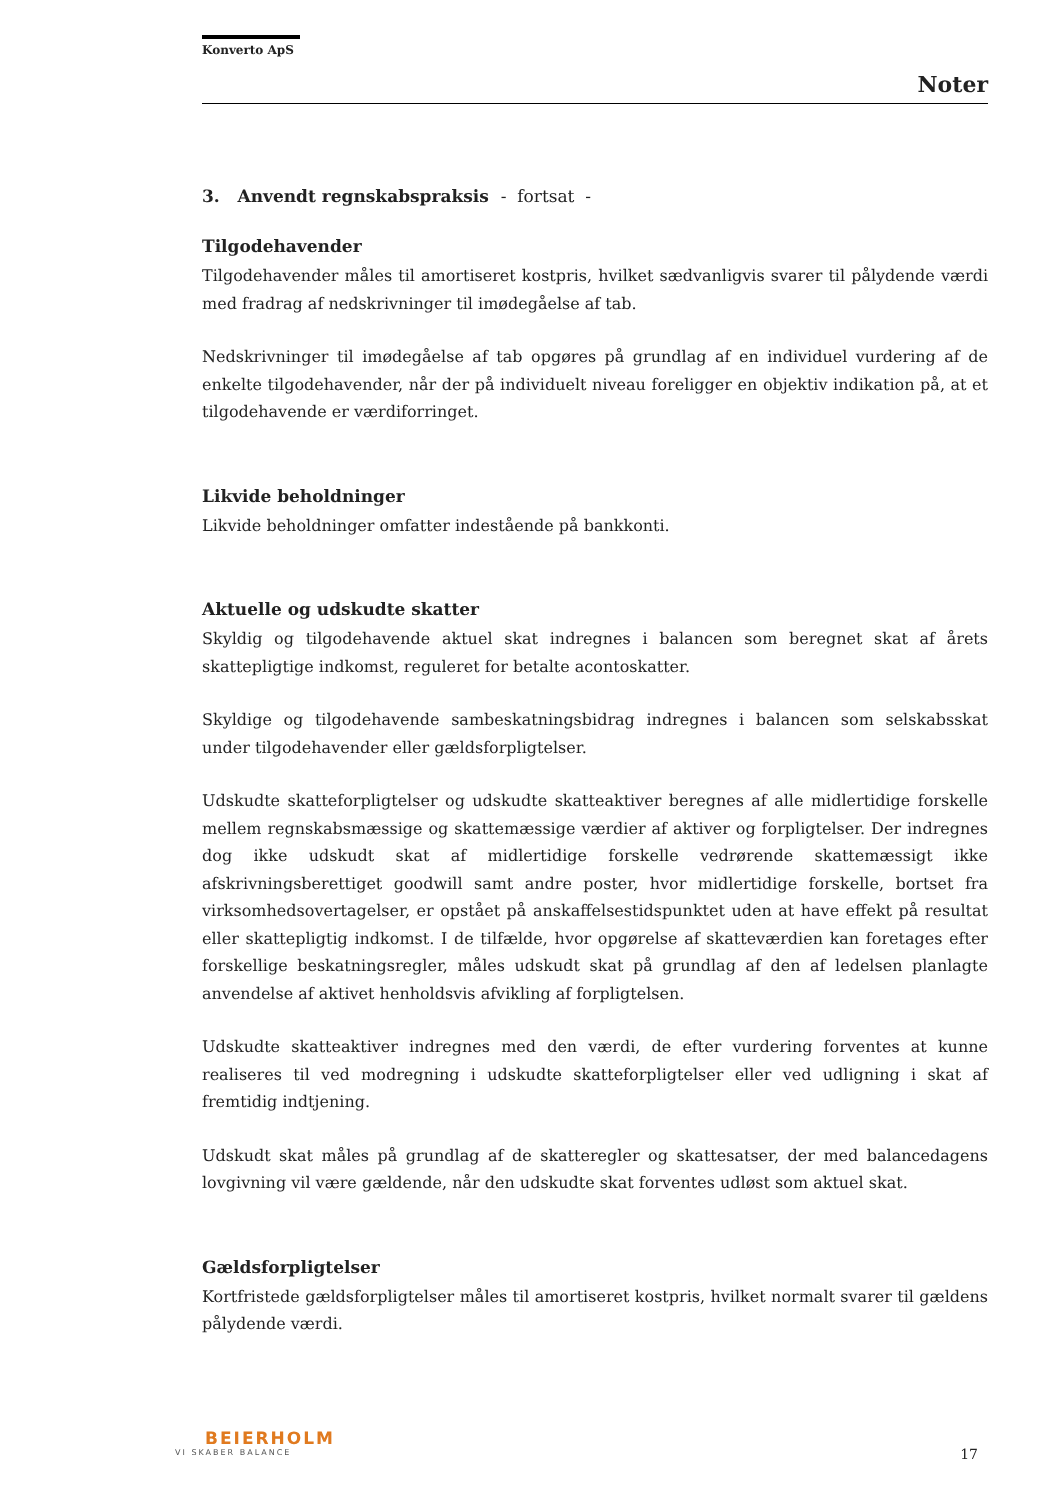Konverto ApS
Noter
3. Anvendt regnskabspraksis - fortsat -
Tilgodehavender
Tilgodehavender måles til amortiseret kostpris, hvilket sædvanligvis svarer til pålydende værdi med fradrag af nedskrivninger til imødegåelse af tab.
Nedskrivninger til imødegåelse af tab opgøres på grundlag af en individuel vurdering af de enkelte tilgodehavender, når der på individuelt niveau foreligger en objektiv indikation på, at et tilgodehavende er værdiforringet.
Likvide beholdninger
Likvide beholdninger omfatter indestående på bankkonti.
Aktuelle og udskudte skatter
Skyldig og tilgodehavende aktuel skat indregnes i balancen som beregnet skat af årets skattepligtige indkomst, reguleret for betalte acontoskatter.
Skyldige og tilgodehavende sambeskatningsbidrag indregnes i balancen som selskabsskat under tilgodehavender eller gældsforpligtelser.
Udskudte skatteforpligtelser og udskudte skatteaktiver beregnes af alle midlertidige forskelle mellem regnskabsmæssige og skattemæssige værdier af aktiver og forpligtelser. Der indregnes dog ikke udskudt skat af midlertidige forskelle vedrørende skattemæssigt ikke afskrivningsberettiget goodwill samt andre poster, hvor midlertidige forskelle, bortset fra virksomhedsovertagelser, er opstået på anskaffelsestidspunktet uden at have effekt på resultat eller skattepligtig indkomst. I de tilfælde, hvor opgørelse af skatteværdien kan foretages efter forskellige beskatningsregler, måles udskudt skat på grundlag af den af ledelsen planlagte anvendelse af aktivet henholdsvis afvikling af forpligtelsen.
Udskudte skatteaktiver indregnes med den værdi, de efter vurdering forventes at kunne realiseres til ved modregning i udskudte skatteforpligtelser eller ved udligning i skat af fremtidig indtjening.
Udskudt skat måles på grundlag af de skatteregler og skattesatser, der med balancedagens lovgivning vil være gældende, når den udskudte skat forventes udløst som aktuel skat.
Gældsforpligtelser
Kortfristede gældsforpligtelser måles til amortiseret kostpris, hvilket normalt svarer til gældens pålydende værdi.
BEIERHOLM
VI SKABER BALANCE
17